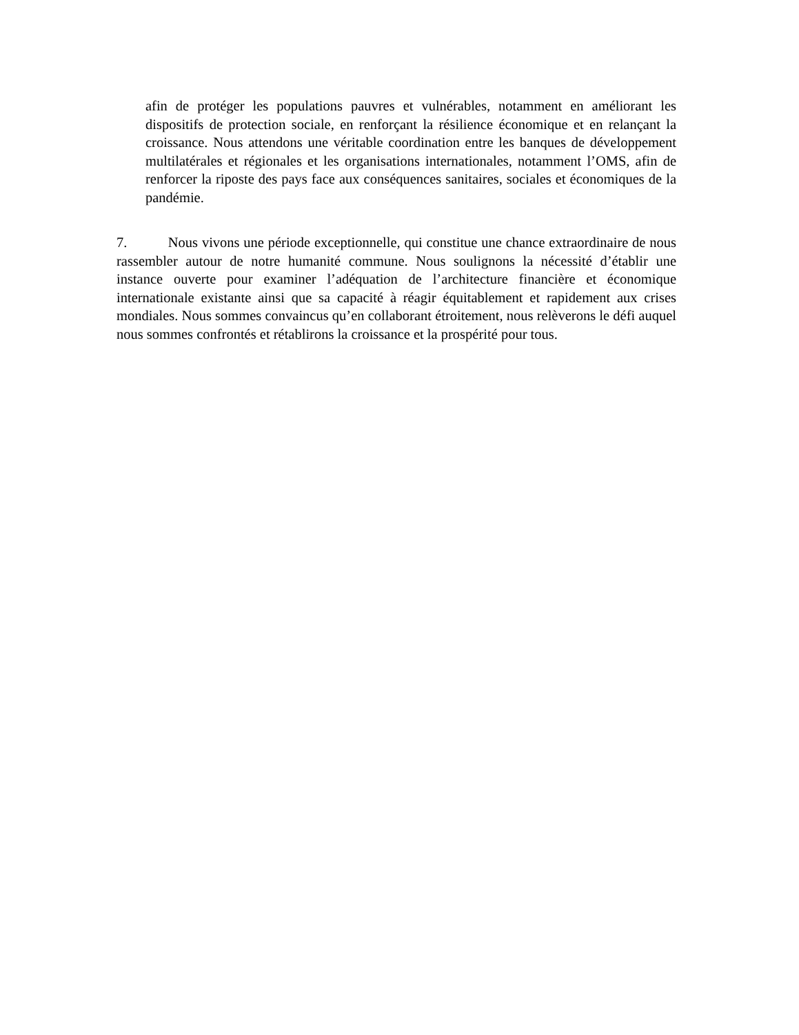afin de protéger les populations pauvres et vulnérables, notamment en améliorant les dispositifs de protection sociale, en renforçant la résilience économique et en relançant la croissance. Nous attendons une véritable coordination entre les banques de développement multilatérales et régionales et les organisations internationales, notamment l’OMS, afin de renforcer la riposte des pays face aux conséquences sanitaires, sociales et économiques de la pandémie.
7. Nous vivons une période exceptionnelle, qui constitue une chance extraordinaire de nous rassembler autour de notre humanité commune. Nous soulignons la nécessité d’établir une instance ouverte pour examiner l’adéquation de l’architecture financière et économique internationale existante ainsi que sa capacité à réagir équitablement et rapidement aux crises mondiales. Nous sommes convaincus qu’en collaborant étroitement, nous relèverons le défi auquel nous sommes confrontés et rétablirons la croissance et la prospérité pour tous.